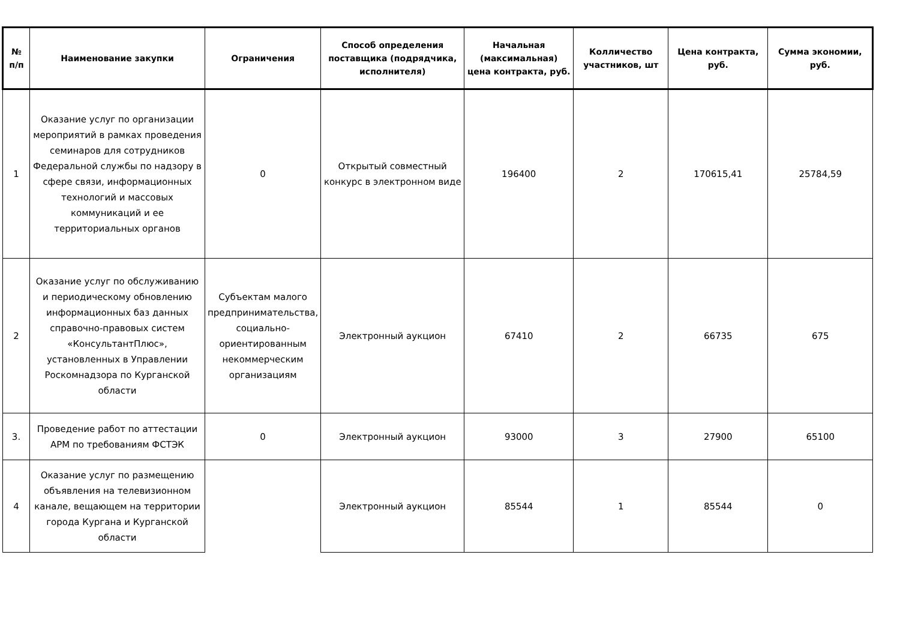| № п/п | Наименование закупки | Ограничения | Способ определения поставщика (подрядчика, исполнителя) | Начальная (максимальная) цена контракта, руб. | Колличество участников, шт | Цена контракта, руб. | Сумма экономии, руб. |
| --- | --- | --- | --- | --- | --- | --- | --- |
| 1 | Оказание услуг по организации мероприятий в рамках проведения семинаров для сотрудников Федеральной службы по надзору в сфере связи, информационных технологий и массовых коммуникаций и ее территориальных органов | 0 | Открытый совместный конкурс в электронном виде | 196400 | 2 | 170615,41 | 25784,59 |
| 2 | Оказание услуг по обслуживанию и периодическому обновлению информационных баз данных справочно-правовых систем «КонсультантПлюс», установленных в Управлении Роскомнадзора по Курганской области | Субъектам малого предпринимательства, социально-ориентированным некоммерческим организациям | Электронный аукцион | 67410 | 2 | 66735 | 675 |
| 3. | Проведение работ по аттестации АРМ по требованиям ФСТЭК | 0 | Электронный аукцион | 93000 | 3 | 27900 | 65100 |
| 4 | Оказание услуг по размещению объявления на телевизионном канале, вещающем на территории города Кургана и Курганской области | | Электронный аукцион | 85544 | 1 | 85544 | 0 |